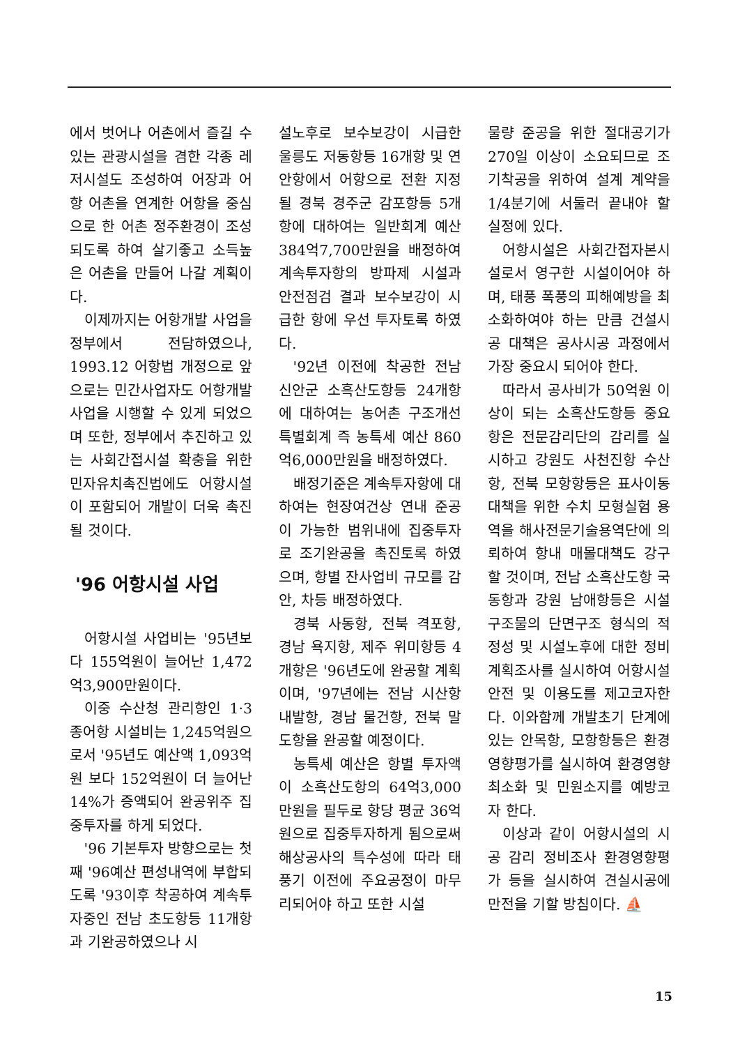에서 벗어나 어촌에서 즐길 수 있는 관광시설을 겸한 각종 레저시설도 조성하여 어장과 어항 어촌을 연계한 어항을 중심으로 한 어촌 정주환경이 조성되도록 하여 살기좋고 소득높은 어촌을 만들어 나갈 계획이다.
이제까지는 어항개발 사업을 정부에서 전담하였으나, 1993.12 어항법 개정으로 앞으로는 민간사업자도 어항개발 사업을 시행할 수 있게 되었으며 또한, 정부에서 추진하고 있는 사회간접시설 확충을 위한 민자유치촉진법에도 어항시설이 포함되어 개발이 더욱 촉진될 것이다.
'96 어항시설 사업
어항시설 사업비는 '95년보다 155억원이 늘어난 1,472억3,900만원이다.
이중 수산청 관리항인 1·3종어항 시설비는 1,245억원으로서 '95년도 예산액 1,093억원 보다 152억원이 더 늘어난 14%가 증액되어 완공위주 집중투자를 하게 되었다.
'96 기본투자 방향으로는 첫째 '96예산 편성내역에 부합되도록 '93이후 착공하여 계속투자중인 전남 초도항등 11개항과 기완공하였으나 시
설노후로 보수보강이 시급한 울릉도 저동항등 16개항 및 연안항에서 어항으로 전환 지정될 경북 경주군 감포항등 5개항에 대하여는 일반회계 예산 384억7,700만원을 배정하여 계속투자항의 방파제 시설과 안전점검 결과 보수보강이 시급한 항에 우선 투자토록 하였다.
'92년 이전에 착공한 전남 신안군 소흑산도항등 24개항에 대하여는 농어촌 구조개선 특별회계 즉 농특세 예산 860억6,000만원을 배정하였다.
배정기준은 계속투자항에 대하여는 현장여건상 연내 준공이 가능한 범위내에 집중투자로 조기완공을 촉진토록 하였으며, 항별 잔사업비 규모를 감안, 차등 배정하였다.
경북 사동항, 전북 격포항, 경남 욕지항, 제주 위미항등 4개항은 '96년도에 완공할 계획이며, '97년에는 전남 시산항 내발항, 경남 물건항, 전북 말도항을 완공할 예정이다.
농특세 예산은 항별 투자액이 소흑산도항의 64억3,000만원을 필두로 항당 평균 36억원으로 집중투자하게 됨으로써 해상공사의 특수성에 따라 태풍기 이전에 주요공정이 마무리되어야 하고 또한 시설
물량 준공을 위한 절대공기가 270일 이상이 소요되므로 조기착공을 위하여 설계 계약을 1/4분기에 서둘러 끝내야 할 실정에 있다.
어항시설은 사회간접자본시설로서 영구한 시설이어야 하며, 태풍 폭풍의 피해예방을 최소화하여야 하는 만큼 건설시공 대책은 공사시공 과정에서 가장 중요시 되어야 한다.
따라서 공사비가 50억원 이상이 되는 소흑산도항등 중요항은 전문감리단의 감리를 실시하고 강원도 사천진항 수산항, 전북 모항항등은 표사이동대책을 위한 수치 모형실험 용역을 해사전문기술용역단에 의뢰하여 항내 매몰대책도 강구할 것이며, 전남 소흑산도항 국동항과 강원 남애항등은 시설구조물의 단면구조 형식의 적정성 및 시설노후에 대한 정비계획조사를 실시하여 어항시설 안전 및 이용도를 제고코자한다. 이와함께 개발초기 단계에 있는 안목항, 모항항등은 환경영향평가를 실시하여 환경영향 최소화 및 민원소지를 예방코자 한다.
이상과 같이 어항시설의 시공 감리 정비조사 환경영향평가 등을 실시하여 견실시공에 만전을 기할 방침이다. ⛵
15